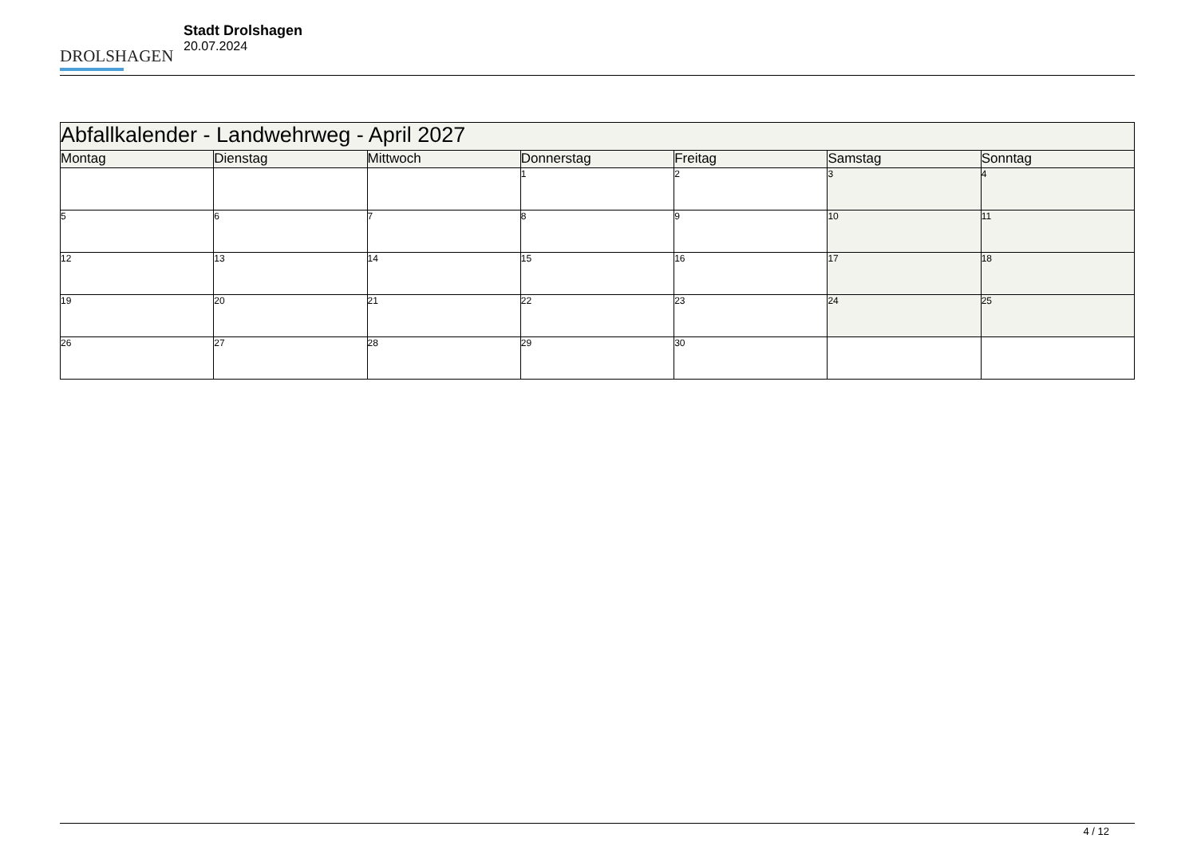DROLSHAGEN
Stadt Drolshagen
20.07.2024
| Abfallkalender - Landwehrweg - April 2027 | | | | | | |
| --- | --- | --- | --- | --- | --- | --- |
| Montag | Dienstag | Mittwoch | Donnerstag | Freitag | Samstag | Sonntag |
| | | | 1 | 2 | 3 | 4 |
| 5 | 6 | 7 | 8 | 9 | 10 | 11 |
| 12 | 13 | 14 | 15 | 16 | 17 | 18 |
| 19 | 20 | 21 | 22 | 23 | 24 | 25 |
| 26 | 27 | 28 | 29 | 30 | | |
4 / 12